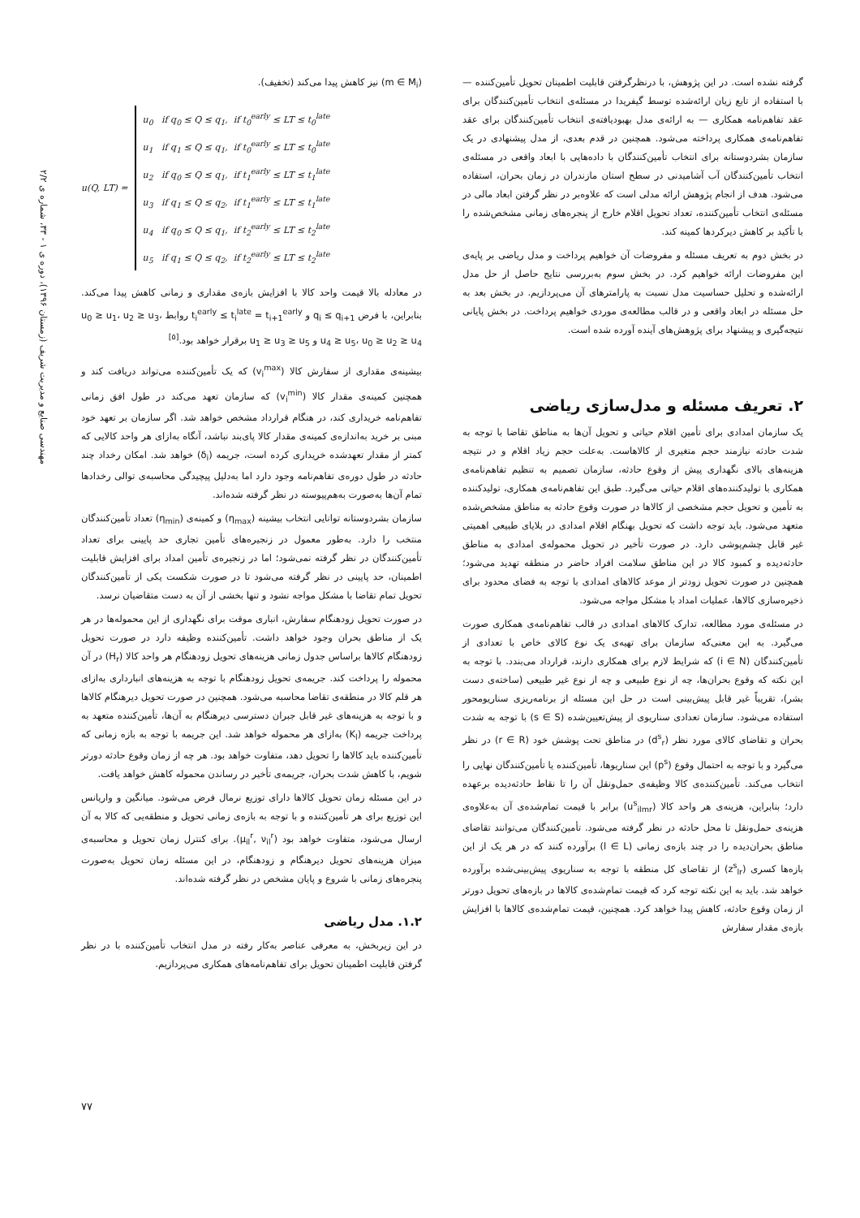مهندسی صنایع و مدیریت شریف (زمستان ۱۳۹۶)، دوره ی ۱ - ۳۳، شماره ی ۲/۲
گرفته نشده است. در این پژوهش، با درنظرگرفتن قابلیت اطمینان تحویل تأمین‌کننده — با استفاده از تابع زیان ارائه‌شده توسط گیفریدا در مسئله‌ی انتخاب تأمین‌کنندگان برای عقد تفاهم‌نامه همکاری — به ارائه‌ی مدل بهبودیافته‌ی انتخاب تأمین‌کنندگان برای عقد تفاهم‌نامه‌ی همکاری پرداخته می‌شود. همچنین در قدم بعدی، از مدل پیشنهادی در یک سازمان بشردوستانه برای انتخاب تأمین‌کنندگان با داده‌هایی با ابعاد واقعی در مسئله‌ی انتخاب تأمین‌کنندگان آب آشامیدنی در سطح استان مازندران در زمان بحران، استفاده می‌شود. هدف از انجام پژوهش ارائه مدلی است که علاوه‌بر در نظر گرفتن ابعاد مالی در مسئله‌ی انتخاب تأمین‌کننده، تعداد تحویل اقلام خارج از پنجره‌های زمانی مشخص‌شده را با تأکید بر کاهش دیرکردها کمینه کند.
در بخش دوم به تعریف مسئله و مفروضات آن خواهیم پرداخت و مدل ریاضی بر پایه‌ی این مفروضات ارائه خواهیم کرد. در بخش سوم به‌بررسی نتایج حاصل از حل مدل ارائه‌شده و تحلیل حساسیت مدل نسبت به پارامترهای آن می‌پردازیم. در بخش بعد به حل مسئله در ابعاد واقعی و در قالب مطالعه‌ی موردی خواهیم پرداخت. در بخش پایانی نتیجه‌گیری و پیشنهاد برای پژوهش‌های آینده آورده شده است.
۲. تعریف مسئله و مدل‌سازی ریاضی
یک سازمان امدادی برای تأمین اقلام حیاتی و تحویل آن‌ها به مناطق تقاضا با توجه به شدت حادثه نیازمند حجم متغیری از کالاهاست. به‌علت حجم زیاد اقلام و در نتیجه هزینه‌های بالای نگهداری پیش از وقوع حادثه، سازمان تصمیم به تنظیم تفاهم‌نامه‌ی همکاری با تولیدکننده‌های اقلام حیاتی می‌گیرد. طبق این تفاهم‌نامه‌ی همکاری، تولیدکننده به تأمین و تحویل حجم مشخصی از کالاها در صورت وقوع حادثه به مناطق مشخص‌شده متعهد می‌شود. باید توجه داشت که تحویل بهنگام اقلام امدادی در بلایای طبیعی اهمیتی غیر قابل چشم‌پوشی دارد. در صورت تأخیر در تحویل محموله‌ی امدادی به مناطق حادثه‌دیده و کمبود کالا در این مناطق سلامت افراد حاضر در منطقه تهدید می‌شود؛ همچنین در صورت تحویل زودتر از موعد کالاهای امدادی با توجه به فضای محدود برای ذخیره‌سازی کالاها، عملیات امداد با مشکل مواجه می‌شود.
در مسئله‌ی مورد مطالعه، تدارک کالاهای امدادی در قالب تفاهم‌نامه‌ی همکاری صورت می‌گیرد. به این معنی‌که سازمان برای تهیه‌ی یک نوع کالای خاص با تعدادی از تأمین‌کنندگان (i ∈ N) که شرایط لازم برای همکاری دارند، قرارداد می‌بندد. با توجه به این نکته که وقوع بحران‌ها، چه از نوع طبیعی و چه از نوع غیر طبیعی (ساخته‌ی دست بشر)، تقریباً غیر قابل پیش‌بینی است در حل این مسئله از برنامه‌ریزی سناریومحور استفاده می‌شود. سازمان تعدادی سناریوی از پیش‌تعیین‌شده (s ∈ S) با توجه به شدت بحران و تقاضای کالای مورد نظر (d<sup>s</sup><sub>r</sub>) در مناطق تحت پوشش خود (r ∈ R) در نظر می‌گیرد و با توجه به احتمال وقوع (p<sup>s</sup>) این سناریوها، تأمین‌کننده یا تأمین‌کنندگان نهایی را انتخاب می‌کند. تأمین‌کننده‌ی کالا وظیفه‌ی حمل‌ونقل آن را تا نقاط حادثه‌دیده برعهده دارد؛ بنابراین، هزینه‌ی هر واحد کالا (u<sup>s</sup><sub>ilmr</sub>) برابر با قیمت تمام‌شده‌ی آن به‌علاوه‌ی هزینه‌ی حمل‌ونقل تا محل حادثه در نظر گرفته می‌شود. تأمین‌کنندگان می‌توانند تقاضای مناطق بحران‌دیده را در چند بازه‌ی زمانی (l ∈ L) برآورده کنند که در هر یک از این بازه‌ها کسری (z<sup>s</sup><sub>lr</sub>) از تقاضای کل منطقه با توجه به سناریوی پیش‌بینی‌شده برآورده خواهد شد. باید به این نکته توجه کرد که قیمت تمام‌شده‌ی کالاها در بازه‌های تحویل دورتر از زمان وقوع حادثه، کاهش پیدا خواهد کرد. همچنین، قیمت تمام‌شده‌ی کالاها با افزایش بازه‌ی مقدار سفارش
(m ∈ M<sub>i</sub>) نیز کاهش پیدا می‌کند (تخفیف).
u(Q, LT) =
u<sub>0</sub> if q<sub>0</sub> ≤ Q ≤ q<sub>1</sub>, if t<sub>0</sub><sup>early</sup> ≤ LT ≤ t<sub>0</sub><sup>late</sup>
u<sub>1</sub> if q<sub>1</sub> ≤ Q ≤ q<sub>1</sub>, if t<sub>0</sub><sup>early</sup> ≤ LT ≤ t<sub>0</sub><sup>late</sup>
u<sub>2</sub> if q<sub>0</sub> ≤ Q ≤ q<sub>1</sub>, if t<sub>1</sub><sup>early</sup> ≤ LT ≤ t<sub>1</sub><sup>late</sup>
u<sub>3</sub> if q<sub>1</sub> ≤ Q ≤ q<sub>2</sub>, if t<sub>1</sub><sup>early</sup> ≤ LT ≤ t<sub>1</sub><sup>late</sup>
u<sub>4</sub> if q<sub>0</sub> ≤ Q ≤ q<sub>1</sub>, if t<sub>2</sub><sup>early</sup> ≤ LT ≤ t<sub>2</sub><sup>late</sup>
u<sub>5</sub> if q<sub>1</sub> ≤ Q ≤ q<sub>2</sub>, if t<sub>2</sub><sup>early</sup> ≤ LT ≤ t<sub>2</sub><sup>late</sup>
در معادله بالا قیمت واحد کالا با افزایش بازه‌ی مقداری و زمانی کاهش پیدا می‌کند. بنابراین، با فرض q<sub>i</sub> ≤ q<sub>i+1</sub> و t<sub>i</sub><sup>early</sup> ≤ t<sub>i</sub><sup>late</sup> = t<sub>i+1</sub><sup>early</sup> روابط u<sub>0</sub> ≥ u<sub>1</sub>، u<sub>2</sub> ≥ u<sub>3</sub>، u<sub>4</sub> ≥ u<sub>5</sub>، u<sub>0</sub> ≥ u<sub>2</sub> ≥ u<sub>4</sub> و u<sub>1</sub> ≥ u<sub>3</sub> ≥ u<sub>5</sub> برقرار خواهد بود.<sup>[۵]</sup>
بیشینه‌ی مقداری از سفارش کالا (v<sub>i</sub><sup>max</sup>) که یک تأمین‌کننده می‌تواند دریافت کند و همچنین کمینه‌ی مقدار کالا (v<sub>i</sub><sup>min</sup>) که سازمان تعهد می‌کند در طول افق زمانی تفاهم‌نامه خریداری کند، در هنگام قرارداد مشخص خواهد شد. اگر سازمان بر تعهد خود مبنی بر خرید به‌اندازه‌ی کمینه‌ی مقدار کالا پای‌بند نباشد، آنگاه به‌ازای هر واحد کالایی که کمتر از مقدار تعهدشده خریداری کرده است، جریمه (δ<sub>i</sub>) خواهد شد. امکان رخداد چند حادثه در طول دوره‌ی تفاهم‌نامه وجود دارد اما به‌دلیل پیچیدگی محاسبه‌ی توالی رخدادها تمام آن‌ها به‌صورت به‌هم‌پیوسته در نظر گرفته شده‌اند.
سازمان بشردوستانه توانایی انتخاب بیشینه (η<sub>max</sub>) و کمینه‌ی (η<sub>min</sub>) تعداد تأمین‌کنندگان منتخب را دارد. به‌طور معمول در زنجیره‌های تأمین تجاری حد پایینی برای تعداد تأمین‌کنندگان در نظر گرفته نمی‌شود؛ اما در زنجیره‌ی تأمین امداد برای افزایش قابلیت اطمینان، حد پایینی در نظر گرفته می‌شود تا در صورت شکست یکی از تأمین‌کنندگان تحویل تمام تقاضا با مشکل مواجه نشود و تنها بخشی از آن به دست متقاضیان نرسد.
در صورت تحویل زودهنگام سفارش، انباری موقت برای نگهداری از این محموله‌ها در هر یک از مناطق بحران وجود خواهد داشت. تأمین‌کننده وظیفه دارد در صورت تحویل زودهنگام کالاها براساس جدول زمانی هزینه‌های تحویل زودهنگام هر واحد کالا (H<sub>r</sub>) در آن محموله را پرداخت کند. جریمه‌ی تحویل زودهنگام با توجه به هزینه‌های انبارداری به‌ازای هر قلم کالا در منطقه‌ی تقاضا محاسبه می‌شود. همچنین در صورت تحویل دیرهنگام کالاها و با توجه به هزینه‌های غیر قابل جبران دسترسی دیرهنگام به آن‌ها، تأمین‌کننده متعهد به پرداخت جریمه (K<sub>l</sub>) به‌ازای هر محموله خواهد شد. این جریمه با توجه به بازه زمانی که تأمین‌کننده باید کالاها را تحویل دهد، متفاوت خواهد بود. هر چه از زمان وقوع حادثه دورتر شویم، با کاهش شدت بحران، جریمه‌ی تأخیر در رساندن محموله کاهش خواهد یافت.
در این مسئله زمان تحویل کالاها دارای توزیع نرمال فرض می‌شود. میانگین و واریانس این توزیع برای هر تأمین‌کننده و با توجه به بازه‌ی زمانی تحویل و منطقه‌یی که کالا به آن ارسال می‌شود، متفاوت خواهد بود (μ<sub>il</sub><sup>r</sup>, ν<sub>il</sub><sup>r</sup>). برای کنترل زمان تحویل و محاسبه‌ی میزان هزینه‌های تحویل دیرهنگام و زودهنگام، در این مسئله زمان تحویل به‌صورت پنجره‌های زمانی با شروع و پایان مشخص در نظر گرفته شده‌اند.
۱.۲. مدل ریاضی
در این زیربخش، به معرفی عناصر به‌کار رفته در مدل انتخاب تأمین‌کننده با در نظر گرفتن قابلیت اطمینان تحویل برای تفاهم‌نامه‌های همکاری می‌پردازیم.
۷۷